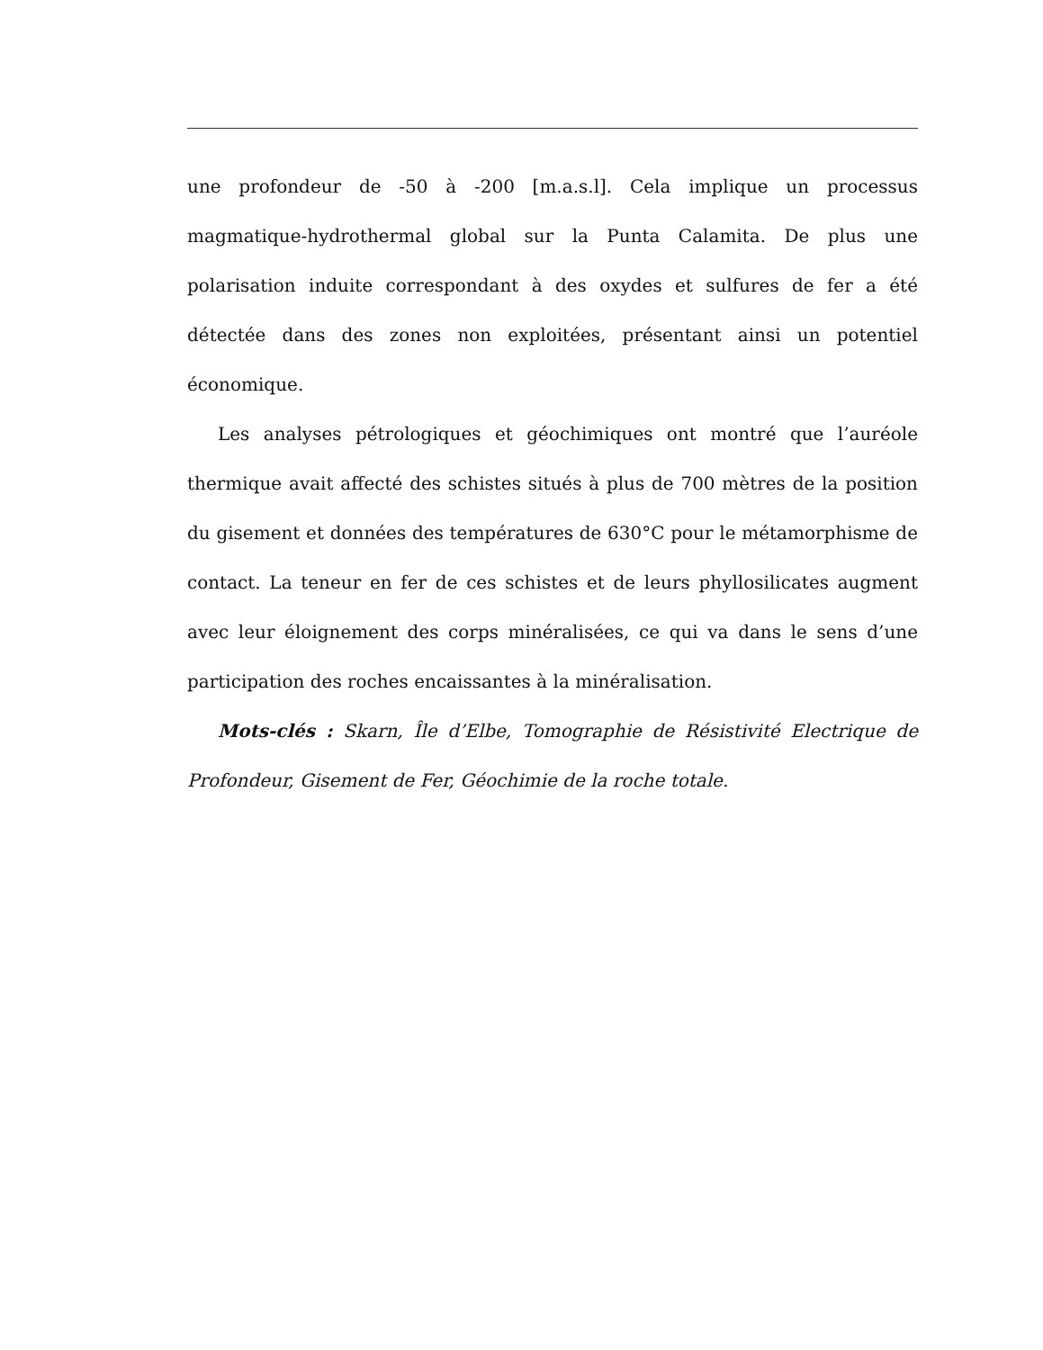une profondeur de -50 à -200 [m.a.s.l]. Cela implique un processus magmatique-hydrothermal global sur la Punta Calamita. De plus une polarisation induite correspondant à des oxydes et sulfures de fer a été détectée dans des zones non exploitées, présentant ainsi un potentiel économique.
Les analyses pétrologiques et géochimiques ont montré que l’auréole thermique avait affecté des schistes situés à plus de 700 mètres de la position du gisement et données des températures de 630°C pour le métamorphisme de contact. La teneur en fer de ces schistes et de leurs phyllosilicates augment avec leur éloignement des corps minéralisées, ce qui va dans le sens d’une participation des roches encaissantes à la minéralisation.
Mots-clés : Skarn, Île d’Elbe, Tomographie de Résistivité Electrique de Profondeur, Gisement de Fer, Géochimie de la roche totale.